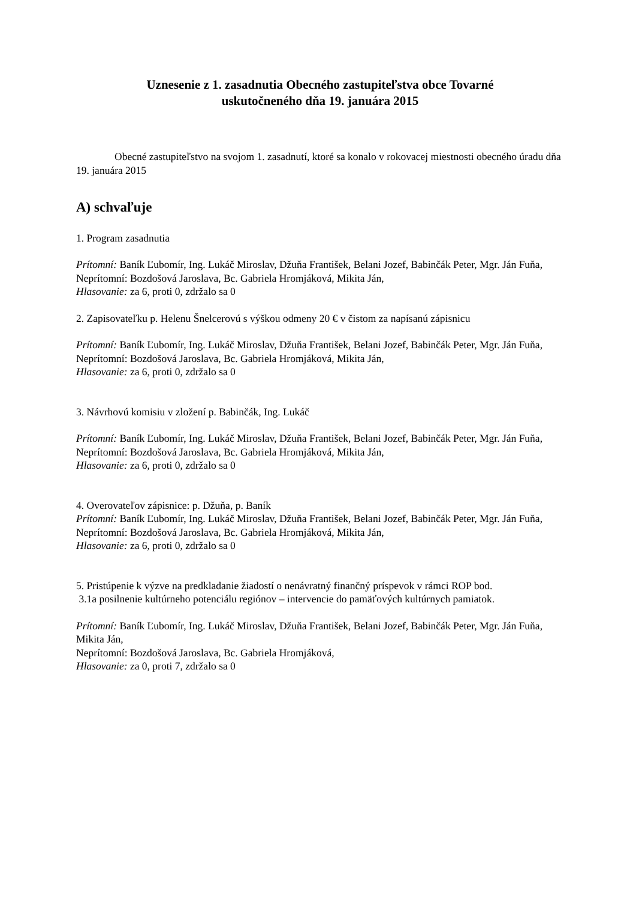Uznesenie z 1. zasadnutia Obecného zastupiteľstva obce Tovarné
uskutočneného dňa 19. januára 2015
Obecné zastupiteľstvo na svojom 1. zasadnutí, ktoré sa konalo v rokovacej miestnosti obecného úradu dňa 19. januára 2015
A) schvaľuje
1. Program zasadnutia
Prítomní: Baník Ľubomír, Ing. Lukáč Miroslav, Džuňa František, Belani Jozef, Babinčák Peter, Mgr. Ján Fuňa,
Neprítomní: Bozdošová Jaroslava, Bc. Gabriela Hromjáková, Mikita Ján,
Hlasovanie: za 6, proti 0, zdržalo sa 0
2. Zapisovateľku p. Helenu Šnelcerovú s výškou odmeny 20 € v čistom za napísanú zápisnicu
Prítomní: Baník Ľubomír, Ing. Lukáč Miroslav, Džuňa František, Belani Jozef, Babinčák Peter, Mgr. Ján Fuňa,
Neprítomní: Bozdošová Jaroslava, Bc. Gabriela Hromjáková, Mikita Ján,
Hlasovanie: za 6, proti 0, zdržalo sa 0
3. Návrhovú komisiu v zložení p. Babinčák, Ing. Lukáč
Prítomní: Baník Ľubomír, Ing. Lukáč Miroslav, Džuňa František, Belani Jozef, Babinčák Peter, Mgr. Ján Fuňa,
Neprítomní: Bozdošová Jaroslava, Bc. Gabriela Hromjáková, Mikita Ján,
Hlasovanie: za 6, proti 0, zdržalo sa 0
4. Overovateľov zápisnice: p. Džuňa, p. Baník
Prítomní: Baník Ľubomír, Ing. Lukáč Miroslav, Džuňa František, Belani Jozef, Babinčák Peter, Mgr. Ján Fuňa,
Neprítomní: Bozdošová Jaroslava, Bc. Gabriela Hromjáková, Mikita Ján,
Hlasovanie: za 6, proti 0, zdržalo sa 0
5. Pristúpenie k výzve na predkladanie žiadostí o nenávratný finančný príspevok v rámci ROP bod.
3.1a posilnenie kultúrneho potenciálu regiónov – intervencie do pamäťových kultúrnych pamiatok.
Prítomní: Baník Ľubomír, Ing. Lukáč Miroslav, Džuňa František, Belani Jozef, Babinčák Peter, Mgr. Ján Fuňa, Mikita Ján,
Neprítomní: Bozdošová Jaroslava, Bc. Gabriela Hromjáková,
Hlasovanie: za 0, proti 7, zdržalo sa 0